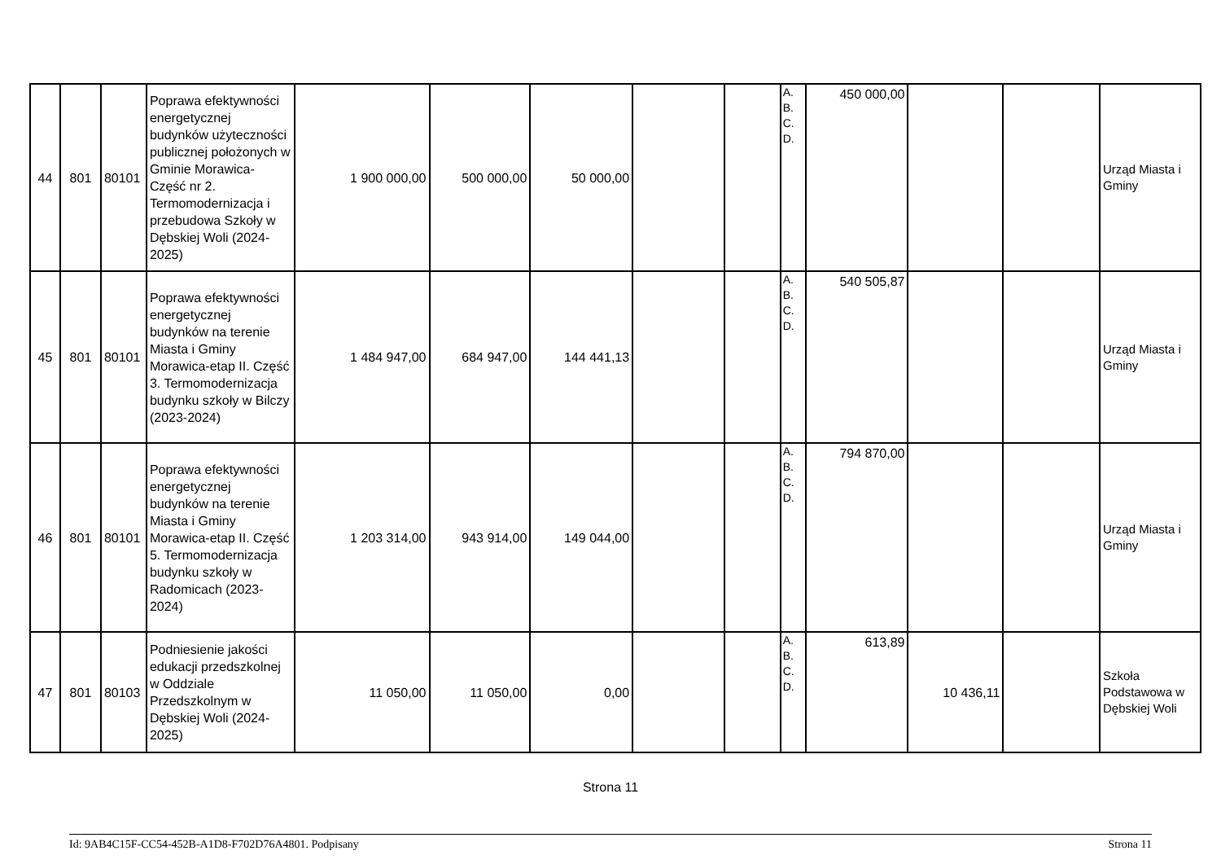| 44 | 801 | 80101 | Poprawa efektywności energetycznej budynków użyteczności publicznej położonych w Gminie Morawica- Część nr 2. Termomodernizacja i przebudowa Szkoły w Dębskiej Woli (2024-2025) | 1 900 000,00 | 500 000,00 | 50 000,00 | | | A. B. C. D. | 450 000,00 | | | Urząd Miasta i Gminy |
| 45 | 801 | 80101 | Poprawa efektywności energetycznej budynków na terenie Miasta i Gminy Morawica-etap II. Część 3. Termomodernizacja budynku szkoły w Bilczy (2023-2024) | 1 484 947,00 | 684 947,00 | 144 441,13 | | | A. B. C. D. | 540 505,87 | | | Urząd Miasta i Gminy |
| 46 | 801 | 80101 | Poprawa efektywności energetycznej budynków na terenie Miasta i Gminy Morawica-etap II. Część 5. Termomodernizacja budynku szkoły w Radomicach (2023-2024) | 1 203 314,00 | 943 914,00 | 149 044,00 | | | A. B. C. D. | 794 870,00 | | | Urząd Miasta i Gminy |
| 47 | 801 | 80103 | Podniesienie jakości edukacji przedszkolnej w Oddziale Przedszkolnym w Dębskiej Woli (2024-2025) | 11 050,00 | 11 050,00 | 0,00 | | | A. B. C. D. | 613,89 | 10 436,11 | | Szkoła Podstawowa w Dębskiej Woli |
Strona 11
Id: 9AB4C15F-CC54-452B-A1D8-F702D76A4801. Podpisany Strona 11